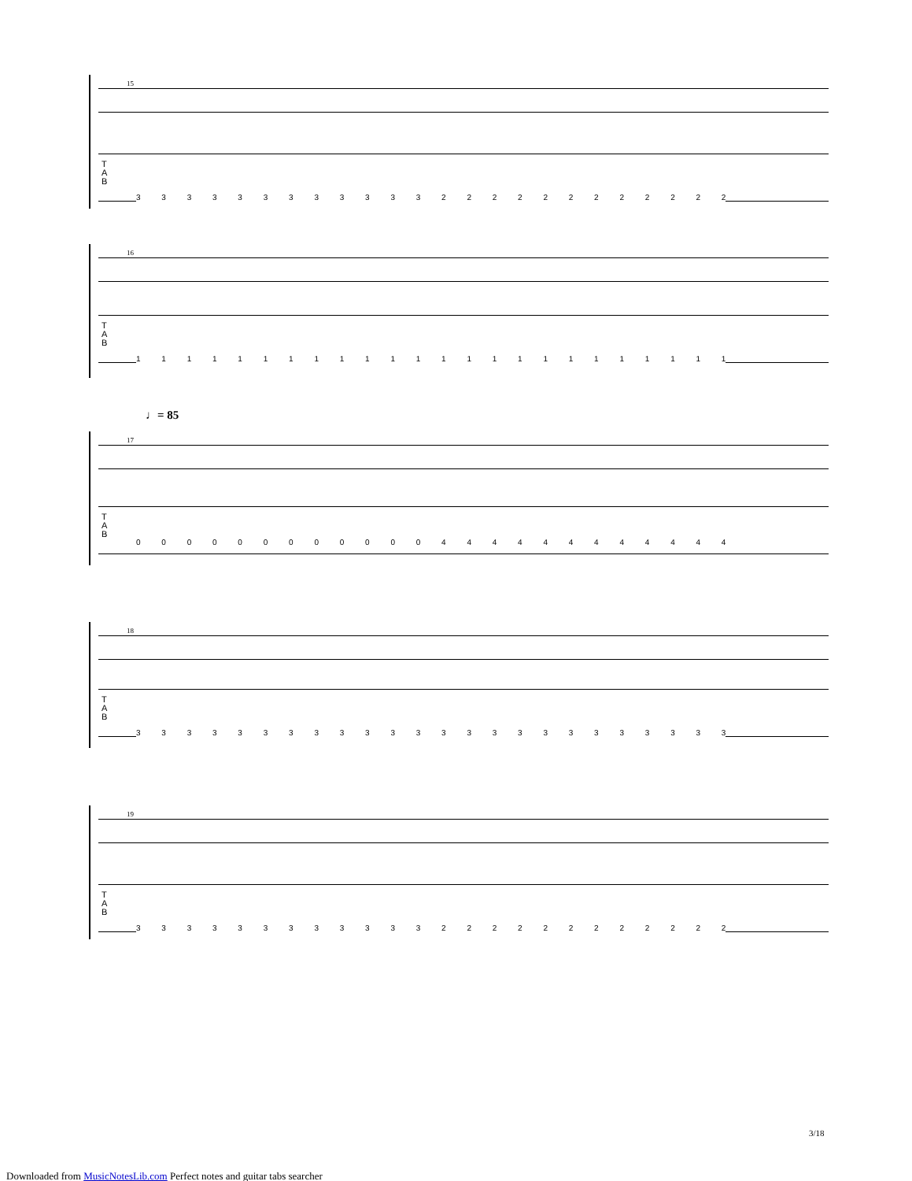♩= 85
15
T
A
B
3 3 3 3 3 3 3 3 3 3 3 3 2 2 2 2 2 2 2 2 2 2 2 2
16
T
A
B
1 1 1 1 1 1 1 1 1 1 1 1 1 1 1 1 1 1 1 1 1 1 1 1
17
T
A
B
0 0 0 0 0 0 0 0 0 0 0 0 4 4 4 4 4 4 4 4 4 4 4 4
18
T
A
B
3 3 3 3 3 3 3 3 3 3 3 3 3 3 3 3 3 3 3 3 3 3 3 3
19
T
A
B
3 3 3 3 3 3 3 3 3 3 3 3 2 2 2 2 2 2 2 2 2 2 2 2
3/18
Downloaded from MusicNotesLib.com Perfect notes and guitar tabs searcher